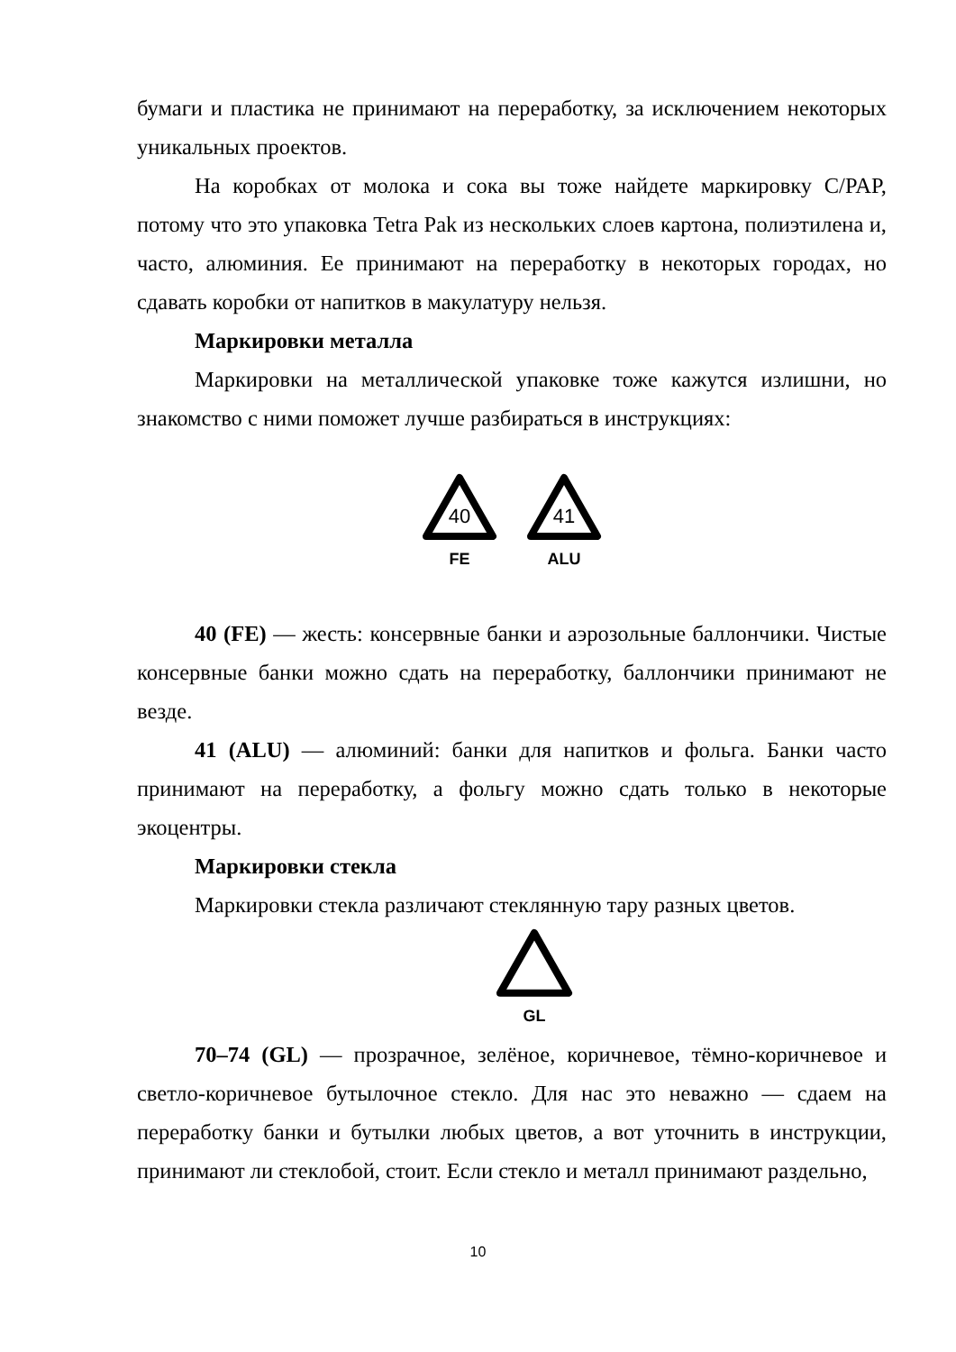бумаги и пластика не принимают на переработку, за исключением некоторых уникальных проектов.
На коробках от молока и сока вы тоже найдете маркировку C/PAP, потому что это упаковка Tetra Pak из нескольких слоев картона, полиэтилена и, часто, алюминия. Ее принимают на переработку в некоторых городах, но сдавать коробки от напитков в макулатуру нельзя.
Маркировки металла
Маркировки на металлической упаковке тоже кажутся излишни, но знакомство с ними поможет лучше разбираться в инструкциях:
40
FE
41
ALU
40 (FE) — жесть: консервные банки и аэрозольные баллончики. Чистые консервные банки можно сдать на переработку, баллончики принимают не везде.
41 (ALU) — алюминий: банки для напитков и фольга. Банки часто принимают на переработку, а фольгу можно сдать только в некоторые экоцентры.
Маркировки стекла
Маркировки стекла различают стеклянную тару разных цветов.
GL
70–74 (GL) — прозрачное, зелёное, коричневое, тёмно-коричневое и светло-коричневое бутылочное стекло. Для нас это неважно — сдаем на переработку банки и бутылки любых цветов, а вот уточнить в инструкции, принимают ли стеклобой, стоит. Если стекло и металл принимают раздельно,
10